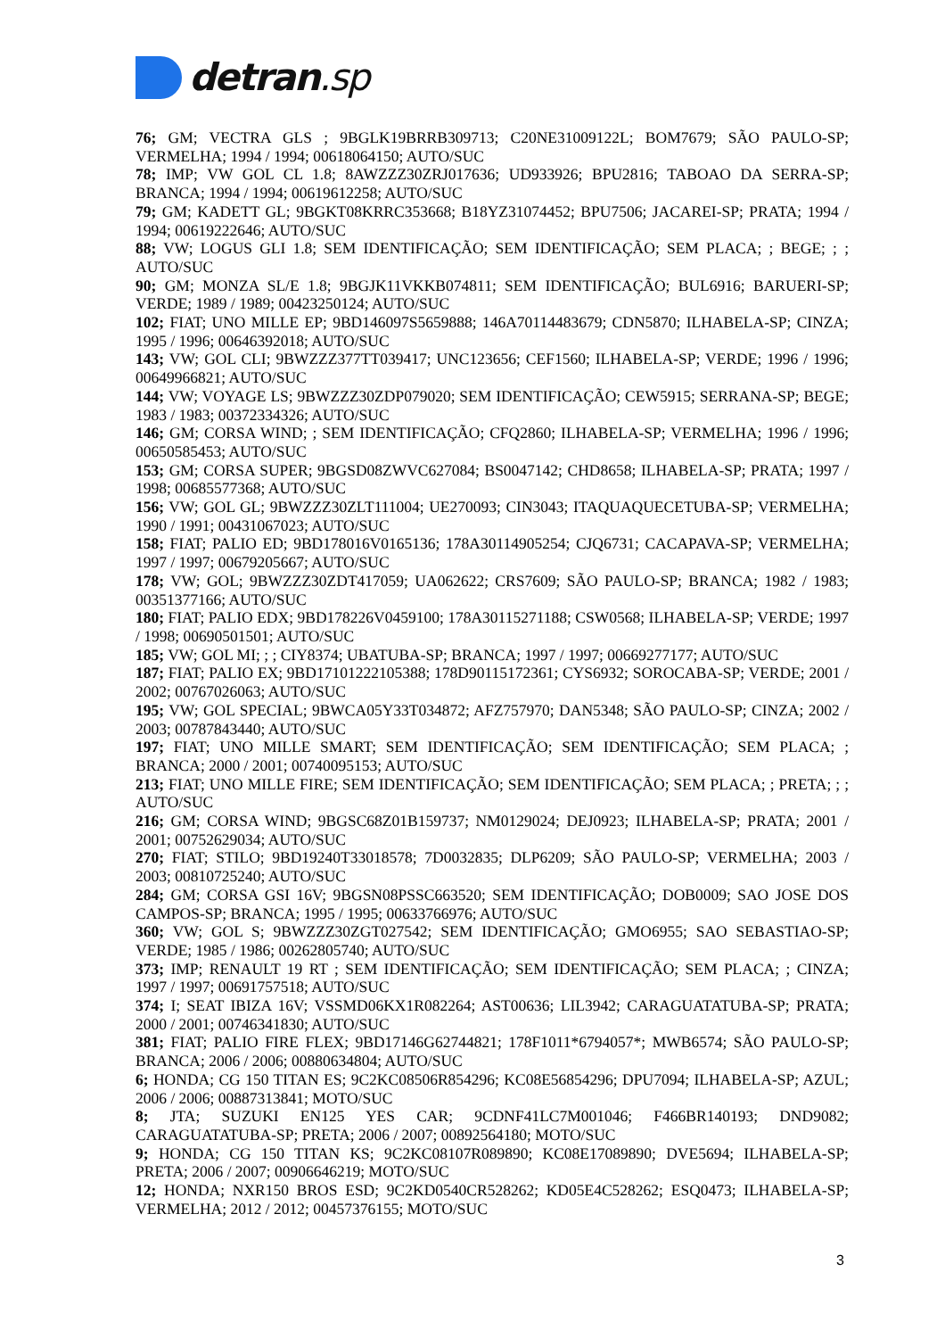detran.sp
76; GM; VECTRA GLS ; 9BGLK19BRRB309713; C20NE31009122L; BOM7679; SÃO PAULO-SP; VERMELHA; 1994 / 1994; 00618064150; AUTO/SUC
78; IMP; VW GOL CL 1.8; 8AWZZZ30ZRJ017636; UD933926; BPU2816; TABOAO DA SERRA-SP; BRANCA; 1994 / 1994; 00619612258; AUTO/SUC
79; GM; KADETT GL; 9BGKT08KRRC353668; B18YZ31074452; BPU7506; JACAREI-SP; PRATA; 1994 / 1994; 00619222646; AUTO/SUC
88; VW; LOGUS GLI 1.8; SEM IDENTIFICAÇÃO; SEM IDENTIFICAÇÃO; SEM PLACA; ; BEGE; ; ; AUTO/SUC
90; GM; MONZA SL/E 1.8; 9BGJK11VKKB074811; SEM IDENTIFICAÇÃO; BUL6916; BARUERI-SP; VERDE; 1989 / 1989; 00423250124; AUTO/SUC
102; FIAT; UNO MILLE EP; 9BD146097S5659888; 146A70114483679; CDN5870; ILHABELA-SP; CINZA; 1995 / 1996; 00646392018; AUTO/SUC
143; VW; GOL CLI; 9BWZZZ377TT039417; UNC123656; CEF1560; ILHABELA-SP; VERDE; 1996 / 1996; 00649966821; AUTO/SUC
144; VW; VOYAGE LS; 9BWZZZ30ZDP079020; SEM IDENTIFICAÇÃO; CEW5915; SERRANA-SP; BEGE; 1983 / 1983; 00372334326; AUTO/SUC
146; GM; CORSA WIND; ; SEM IDENTIFICAÇÃO; CFQ2860; ILHABELA-SP; VERMELHA; 1996 / 1996; 00650585453; AUTO/SUC
153; GM; CORSA SUPER; 9BGSD08ZWVC627084; BS0047142; CHD8658; ILHABELA-SP; PRATA; 1997 / 1998; 00685577368; AUTO/SUC
156; VW; GOL GL; 9BWZZZ30ZLT111004; UE270093; CIN3043; ITAQUAQUECETUBA-SP; VERMELHA; 1990 / 1991; 00431067023; AUTO/SUC
158; FIAT; PALIO ED; 9BD178016V0165136; 178A30114905254; CJQ6731; CACAPAVA-SP; VERMELHA; 1997 / 1997; 00679205667; AUTO/SUC
178; VW; GOL; 9BWZZZ30ZDT417059; UA062622; CRS7609; SÃO PAULO-SP; BRANCA; 1982 / 1983; 00351377166; AUTO/SUC
180; FIAT; PALIO EDX; 9BD178226V0459100; 178A30115271188; CSW0568; ILHABELA-SP; VERDE; 1997 / 1998; 00690501501; AUTO/SUC
185; VW; GOL MI; ; ; CIY8374; UBATUBA-SP; BRANCA; 1997 / 1997; 00669277177; AUTO/SUC
187; FIAT; PALIO EX; 9BD17101222105388; 178D90115172361; CYS6932; SOROCABA-SP; VERDE; 2001 / 2002; 00767026063; AUTO/SUC
195; VW; GOL SPECIAL; 9BWCA05Y33T034872; AFZ757970; DAN5348; SÃO PAULO-SP; CINZA; 2002 / 2003; 00787843440; AUTO/SUC
197; FIAT; UNO MILLE SMART; SEM IDENTIFICAÇÃO; SEM IDENTIFICAÇÃO; SEM PLACA; ; BRANCA; 2000 / 2001; 00740095153; AUTO/SUC
213; FIAT; UNO MILLE FIRE; SEM IDENTIFICAÇÃO; SEM IDENTIFICAÇÃO; SEM PLACA; ; PRETA; ; ; AUTO/SUC
216; GM; CORSA WIND; 9BGSC68Z01B159737; NM0129024; DEJ0923; ILHABELA-SP; PRATA; 2001 / 2001; 00752629034; AUTO/SUC
270; FIAT; STILO; 9BD19240T33018578; 7D0032835; DLP6209; SÃO PAULO-SP; VERMELHA; 2003 / 2003; 00810725240; AUTO/SUC
284; GM; CORSA GSI 16V; 9BGSN08PSSC663520; SEM IDENTIFICAÇÃO; DOB0009; SAO JOSE DOS CAMPOS-SP; BRANCA; 1995 / 1995; 00633766976; AUTO/SUC
360; VW; GOL S; 9BWZZZ30ZGT027542; SEM IDENTIFICAÇÃO; GMO6955; SAO SEBASTIAO-SP; VERDE; 1985 / 1986; 00262805740; AUTO/SUC
373; IMP; RENAULT 19 RT ; SEM IDENTIFICAÇÃO; SEM IDENTIFICAÇÃO; SEM PLACA; ; CINZA; 1997 / 1997; 00691757518; AUTO/SUC
374; I; SEAT IBIZA 16V; VSSMD06KX1R082264; AST00636; LIL3942; CARAGUATATUBA-SP; PRATA; 2000 / 2001; 00746341830; AUTO/SUC
381; FIAT; PALIO FIRE FLEX; 9BD17146G62744821; 178F1011*6794057*; MWB6574; SÃO PAULO-SP; BRANCA; 2006 / 2006; 00880634804; AUTO/SUC
6; HONDA; CG 150 TITAN ES; 9C2KC08506R854296; KC08E56854296; DPU7094; ILHABELA-SP; AZUL; 2006 / 2006; 00887313841; MOTO/SUC
8; JTA; SUZUKI EN125 YES CAR; 9CDNF41LC7M001046; F466BR140193; DND9082; CARAGUATATUBA-SP; PRETA; 2006 / 2007; 00892564180; MOTO/SUC
9; HONDA; CG 150 TITAN KS; 9C2KC08107R089890; KC08E17089890; DVE5694; ILHABELA-SP; PRETA; 2006 / 2007; 00906646219; MOTO/SUC
12; HONDA; NXR150 BROS ESD; 9C2KD0540CR528262; KD05E4C528262; ESQ0473; ILHABELA-SP; VERMELHA; 2012 / 2012; 00457376155; MOTO/SUC
3